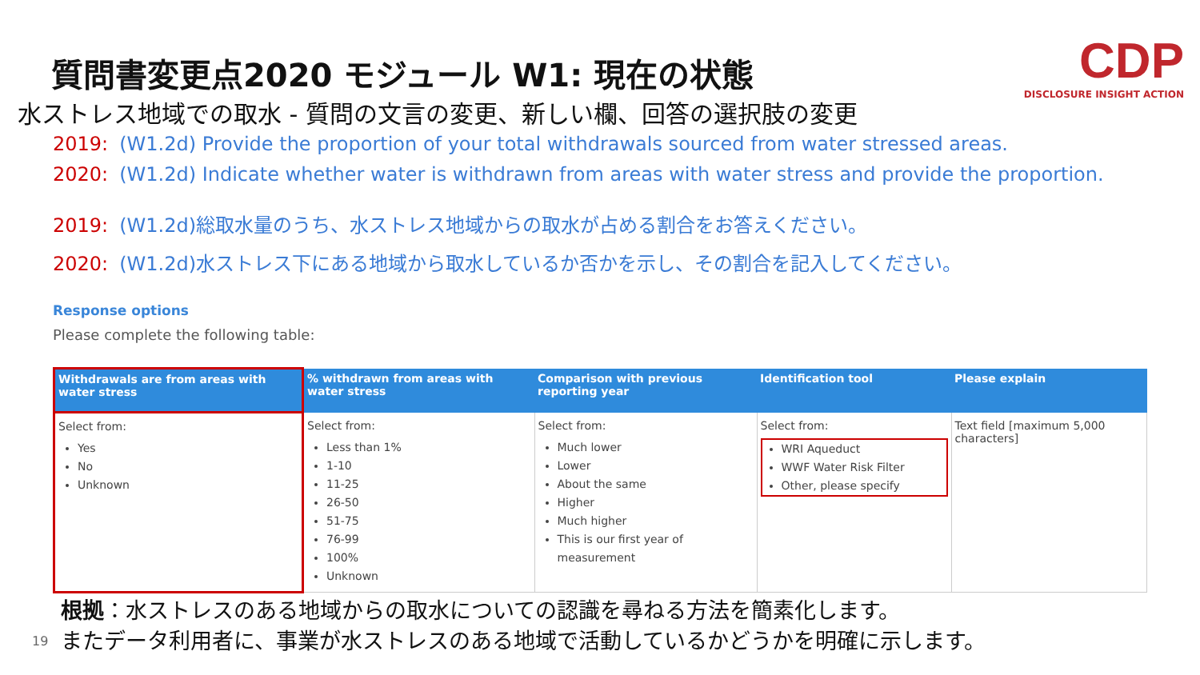質問書変更点2020 モジュール W1: 現在の状態
水ストレス地域での取水 - 質問の文言の変更、新しい欄、回答の選択肢の変更
CDP
DISCLOSURE INSIGHT ACTION
2019: (W1.2d) Provide the proportion of your total withdrawals sourced from water stressed areas.
2020: (W1.2d) Indicate whether water is withdrawn from areas with water stress and provide the proportion.
2019: (W1.2d)総取水量のうち、水ストレス地域からの取水が占める割合をお答えください。
2020: (W1.2d)水ストレス下にある地域から取水しているか否かを示し、その割合を記入してください。
Response options
Please complete the following table:
| Withdrawals are from areas with water stress | % withdrawn from areas with water stress | Comparison with previous reporting year | Identification tool | Please explain |
| --- | --- | --- | --- | --- |
| Select from: Yes No Unknown | Select from: Less than 1% 1-10 11-25 26-50 51-75 76-99 100% Unknown | Select from: Much lower Lower About the same Higher Much higher This is our first year of measurement | Select from: WRI Aqueduct WWF Water Risk Filter Other, please specify | Text field [maximum 5,000 characters] |
根拠：水ストレスのある地域からの取水についての認識を尋ねる方法を簡素化します。
またデータ利用者に、事業が水ストレスのある地域で活動しているかどうかを明確に示します。
19